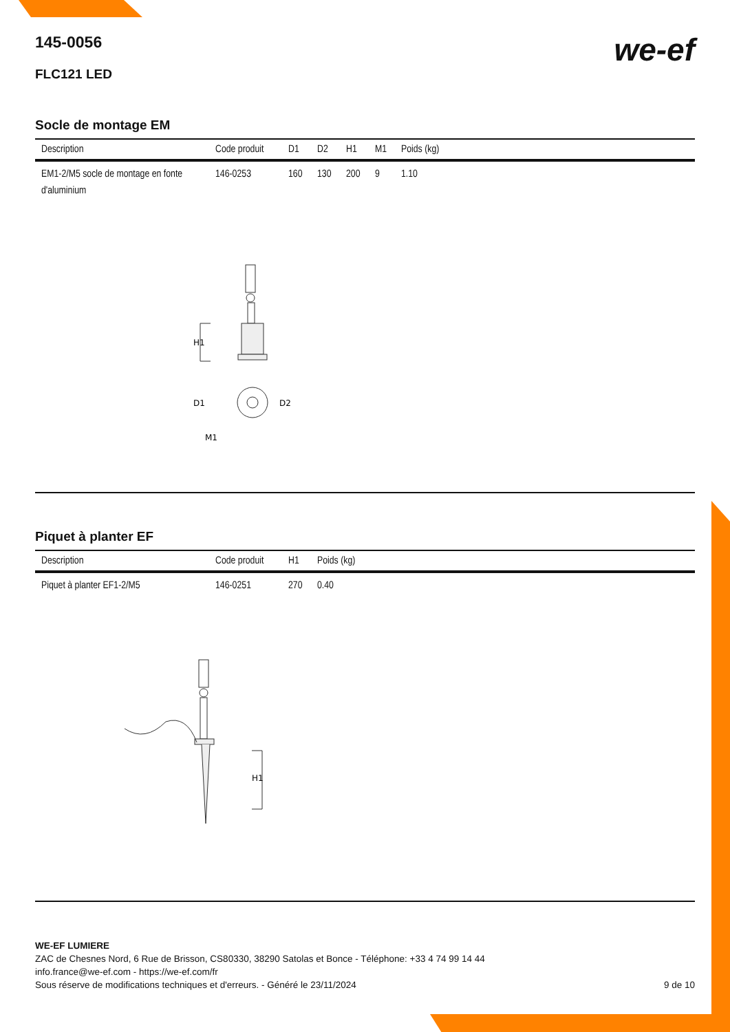145-0056
FLC121 LED
we-ef
Socle de montage EM
| Description | Code produit | D1 | D2 | H1 | M1 | Poids (kg) |
| --- | --- | --- | --- | --- | --- | --- |
| EM1-2/M5 socle de montage en fonte d'aluminium | 146-0253 | 160 | 130 | 200 | 9 | 1.10 |
H1
D1
D2
M1
Piquet à planter EF
| Description | Code produit | H1 | Poids (kg) |
| --- | --- | --- | --- |
| Piquet à planter EF1-2/M5 | 146-0251 | 270 | 0.40 |
H1
WE-EF LUMIERE
ZAC de Chesnes Nord, 6 Rue de Brisson, CS80330, 38290 Satolas et Bonce - Téléphone: +33 4 74 99 14 44
info.france@we-ef.com - https://we-ef.com/fr
Sous réserve de modifications techniques et d'erreurs. - Généré le 23/11/2024 9 de 10